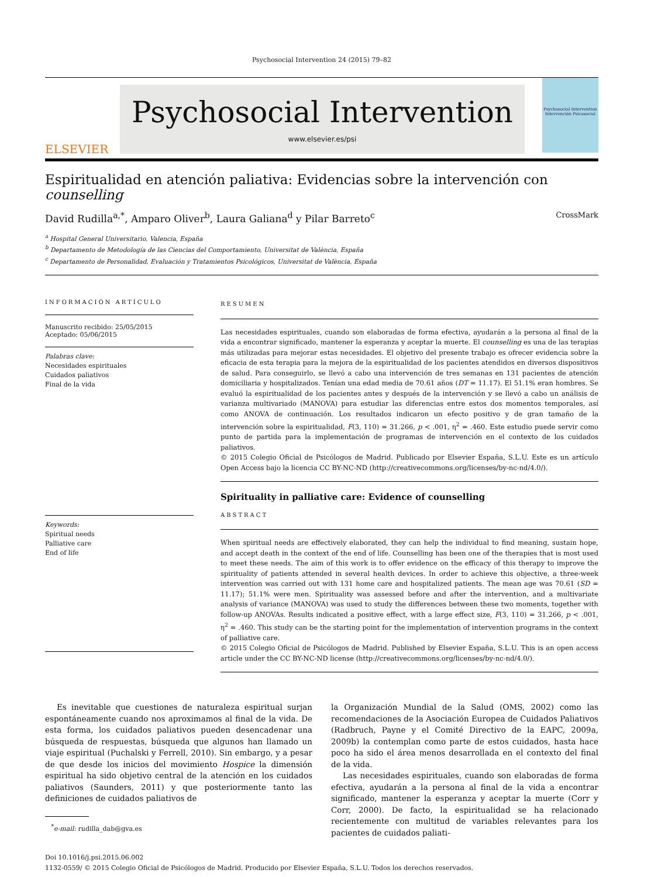Psychosocial Intervention 24 (2015) 79–82
ELSEVIER
Psychosocial Intervention
www.elsevier.es/psi
Psychosocial Intervention
Intervención Psicosocial
Espiritualidad en atención paliativa: Evidencias sobre la intervención con counselling
David Rudilla<sup>a,*</sup>, Amparo Oliver<sup>b</sup>, Laura Galiana<sup>d</sup> y Pilar Barreto<sup>c</sup> CrossMark
<sup>a</sup> Hospital General Universitario, Valencia, España
<sup>b</sup> Departamento de Metodología de las Ciencias del Comportamiento, Universitat de València, España
<sup>c</sup> Departamento de Personalidad, Evaluación y Tratamientos Psicológicos, Universitat de València, España
INFORMACIÓN ARTÍCULO
Manuscrito recibido: 25/05/2015
Aceptado: 05/06/2015
Palabras clave:
Necesidades espirituales
Cuidados paliativos
Final de la vida
Keywords:
Spiritual needs
Palliative care
End of life
RESUMEN
Las necesidades espirituales, cuando son elaboradas de forma efectiva, ayudarán a la persona al final de la vida a encontrar significado, mantener la esperanza y aceptar la muerte. El counselling es una de las terapias más utilizadas para mejorar estas necesidades. El objetivo del presente trabajo es ofrecer evidencia sobre la eficacia de esta terapia para la mejora de la espiritualidad de los pacientes atendidos en diversos dispositivos de salud. Para conseguirlo, se llevó a cabo una intervención de tres semanas en 131 pacientes de atención domiciliaria y hospitalizados. Tenían una edad media de 70.61 años (DT = 11.17). El 51.1% eran hombres. Se evaluó la espiritualidad de los pacientes antes y después de la intervención y se llevó a cabo un análisis de varianza multivariado (MANOVA) para estudiar las diferencias entre estos dos momentos temporales, así como ANOVA de continuación. Los resultados indicaron un efecto positivo y de gran tamaño de la intervención sobre la espiritualidad, F(3, 110) = 31.266, p < .001, η<sup>2</sup> = .460. Este estudio puede servir como punto de partida para la implementación de programas de intervención en el contexto de los cuidados paliativos.
© 2015 Colegio Oficial de Psicólogos de Madrid. Publicado por Elsevier España, S.L.U. Este es un artículo Open Access bajo la licencia CC BY-NC-ND (http://creativecommons.org/licenses/by-nc-nd/4.0/).
Spirituality in palliative care: Evidence of counselling
ABSTRACT
When spiritual needs are effectively elaborated, they can help the individual to find meaning, sustain hope, and accept death in the context of the end of life. Counselling has been one of the therapies that is most used to meet these needs. The aim of this work is to offer evidence on the efficacy of this therapy to improve the spirituality of patients attended in several health devices. In order to achieve this objective, a three-week intervention was carried out with 131 home care and hospitalized patients. The mean age was 70.61 (SD = 11.17); 51.1% were men. Spirituality was assessed before and after the intervention, and a multivariate analysis of variance (MANOVA) was used to study the differences between these two moments, together with follow-up ANOVAs. Results indicated a positive effect, with a large effect size, F(3, 110) = 31.266, p < .001, η<sup>2</sup> = .460. This study can be the starting point for the implementation of intervention programs in the context of palliative care.
© 2015 Colegio Oficial de Psicólogos de Madrid. Published by Elsevier España, S.L.U. This is an open access article under the CC BY-NC-ND license (http://creativecommons.org/licenses/by-nc-nd/4.0/).
Es inevitable que cuestiones de naturaleza espiritual surjan espontáneamente cuando nos aproximamos al final de la vida. De esta forma, los cuidados paliativos pueden desencadenar una búsqueda de respuestas, búsqueda que algunos han llamado un viaje espiritual (Puchalski y Ferrell, 2010). Sin embargo, y a pesar de que desde los inicios del movimiento Hospice la dimensión espiritual ha sido objetivo central de la atención en los cuidados paliativos (Saunders, 2011) y que posteriormente tanto las definiciones de cuidados paliativos de
<sup>*</sup> e-mail: rudilla_dab@gva.es
la Organización Mundial de la Salud (OMS, 2002) como las recomendaciones de la Asociación Europea de Cuidados Paliativos (Radbruch, Payne y el Comité Directivo de la EAPC, 2009a, 2009b) la contemplan como parte de estos cuidados, hasta hace poco ha sido el área menos desarrollada en el contexto del final de la vida.
Las necesidades espirituales, cuando son elaboradas de forma efectiva, ayudarán a la persona al final de la vida a encontrar significado, mantener la esperanza y aceptar la muerte (Corr y Corr, 2000). De facto, la espiritualidad se ha relacionado recientemente con multitud de variables relevantes para los pacientes de cuidados paliati-
Doi 10.1016/j.psi.2015.06.002
1132-0559/ © 2015 Colegio Oficial de Psicólogos de Madrid. Producido por Elsevier España, S.L.U. Todos los derechos reservados.